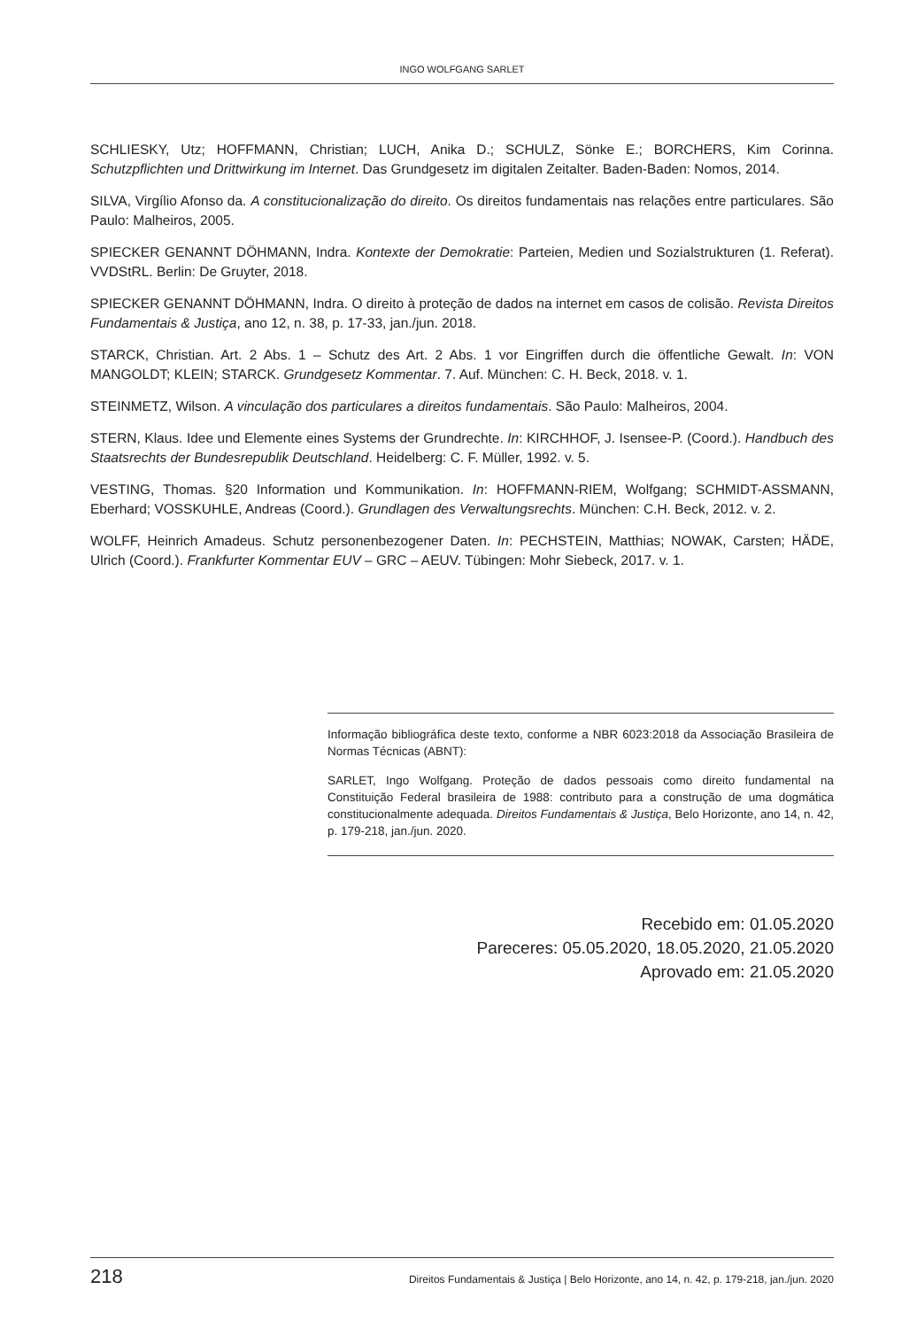INGO WOLFGANG SARLET
SCHLIESKY, Utz; HOFFMANN, Christian; LUCH, Anika D.; SCHULZ, Sönke E.; BORCHERS, Kim Corinna. Schutzpflichten und Drittwirkung im Internet. Das Grundgesetz im digitalen Zeitalter. Baden-Baden: Nomos, 2014.
SILVA, Virgílio Afonso da. A constitucionalização do direito. Os direitos fundamentais nas relações entre particulares. São Paulo: Malheiros, 2005.
SPIECKER GENANNT DÖHMANN, Indra. Kontexte der Demokratie: Parteien, Medien und Sozialstrukturen (1. Referat). VVDStRL. Berlin: De Gruyter, 2018.
SPIECKER GENANNT DÖHMANN, Indra. O direito à proteção de dados na internet em casos de colisão. Revista Direitos Fundamentais & Justiça, ano 12, n. 38, p. 17-33, jan./jun. 2018.
STARCK, Christian. Art. 2 Abs. 1 – Schutz des Art. 2 Abs. 1 vor Eingriffen durch die öffentliche Gewalt. In: VON MANGOLDT; KLEIN; STARCK. Grundgesetz Kommentar. 7. Auf. München: C. H. Beck, 2018. v. 1.
STEINMETZ, Wilson. A vinculação dos particulares a direitos fundamentais. São Paulo: Malheiros, 2004.
STERN, Klaus. Idee und Elemente eines Systems der Grundrechte. In: KIRCHHOF, J. Isensee-P. (Coord.). Handbuch des Staatsrechts der Bundesrepublik Deutschland. Heidelberg: C. F. Müller, 1992. v. 5.
VESTING, Thomas. §20 Information und Kommunikation. In: HOFFMANN-RIEM, Wolfgang; SCHMIDT-ASSMANN, Eberhard; VOSSKUHLE, Andreas (Coord.). Grundlagen des Verwaltungsrechts. München: C.H. Beck, 2012. v. 2.
WOLFF, Heinrich Amadeus. Schutz personenbezogener Daten. In: PECHSTEIN, Matthias; NOWAK, Carsten; HÄDE, Ulrich (Coord.). Frankfurter Kommentar EUV – GRC – AEUV. Tübingen: Mohr Siebeck, 2017. v. 1.
Informação bibliográfica deste texto, conforme a NBR 6023:2018 da Associação Brasileira de Normas Técnicas (ABNT):
SARLET, Ingo Wolfgang. Proteção de dados pessoais como direito fundamental na Constituição Federal brasileira de 1988: contributo para a construção de uma dogmática constitucionalmente adequada. Direitos Fundamentais & Justiça, Belo Horizonte, ano 14, n. 42, p. 179-218, jan./jun. 2020.
Recebido em: 01.05.2020
Pareceres: 05.05.2020, 18.05.2020, 21.05.2020
Aprovado em: 21.05.2020
218 Direitos Fundamentais & Justiça | Belo Horizonte, ano 14, n. 42, p. 179-218, jan./jun. 2020